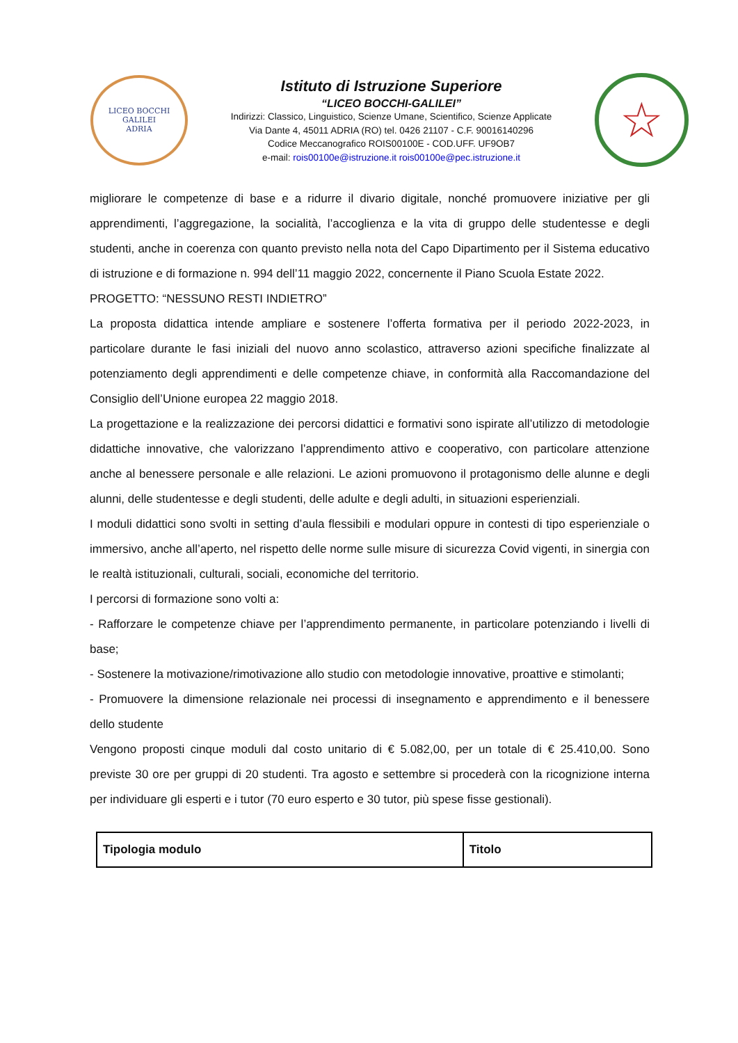LICEO BOCCHI GALILEI
ADRIA
Istituto di Istruzione Superiore
“LICEO BOCCHI-GALILEI”
Indirizzi: Classico, Linguistico, Scienze Umane, Scientifico, Scienze Applicate
Via Dante 4, 45011 ADRIA (RO) tel. 0426 21107 - C.F. 90016140296
Codice Meccanografico ROIS00100E - COD.UFF. UF9OB7
e-mail: rois00100e@istruzione.it rois00100e@pec.istruzione.it
☆
migliorare le competenze di base e a ridurre il divario digitale, nonché promuovere iniziative per gli apprendimenti, l’aggregazione, la socialità, l’accoglienza e la vita di gruppo delle studentesse e degli studenti, anche in coerenza con quanto previsto nella nota del Capo Dipartimento per il Sistema educativo di istruzione e di formazione n. 994 dell’11 maggio 2022, concernente il Piano Scuola Estate 2022.
PROGETTO: “NESSUNO RESTI INDIETRO”
La proposta didattica intende ampliare e sostenere l’offerta formativa per il periodo 2022-2023, in particolare durante le fasi iniziali del nuovo anno scolastico, attraverso azioni specifiche finalizzate al potenziamento degli apprendimenti e delle competenze chiave, in conformità alla Raccomandazione del Consiglio dell’Unione europea 22 maggio 2018.
La progettazione e la realizzazione dei percorsi didattici e formativi sono ispirate all’utilizzo di metodologie didattiche innovative, che valorizzano l’apprendimento attivo e cooperativo, con particolare attenzione anche al benessere personale e alle relazioni. Le azioni promuovono il protagonismo delle alunne e degli alunni, delle studentesse e degli studenti, delle adulte e degli adulti, in situazioni esperienziali.
I moduli didattici sono svolti in setting d’aula flessibili e modulari oppure in contesti di tipo esperienziale o immersivo, anche all’aperto, nel rispetto delle norme sulle misure di sicurezza Covid vigenti, in sinergia con le realtà istituzionali, culturali, sociali, economiche del territorio.
I percorsi di formazione sono volti a:
- Rafforzare le competenze chiave per l’apprendimento permanente, in particolare potenziando i livelli di base;
- Sostenere la motivazione/rimotivazione allo studio con metodologie innovative, proattive e stimolanti;
- Promuovere la dimensione relazionale nei processi di insegnamento e apprendimento e il benessere dello studente
Vengono proposti cinque moduli dal costo unitario di € 5.082,00, per un totale di € 25.410,00. Sono previste 30 ore per gruppi di 20 studenti. Tra agosto e settembre si procederà con la ricognizione interna per individuare gli esperti e i tutor (70 euro esperto e 30 tutor, più spese fisse gestionali).
| Tipologia modulo | Titolo |
| --- | --- |